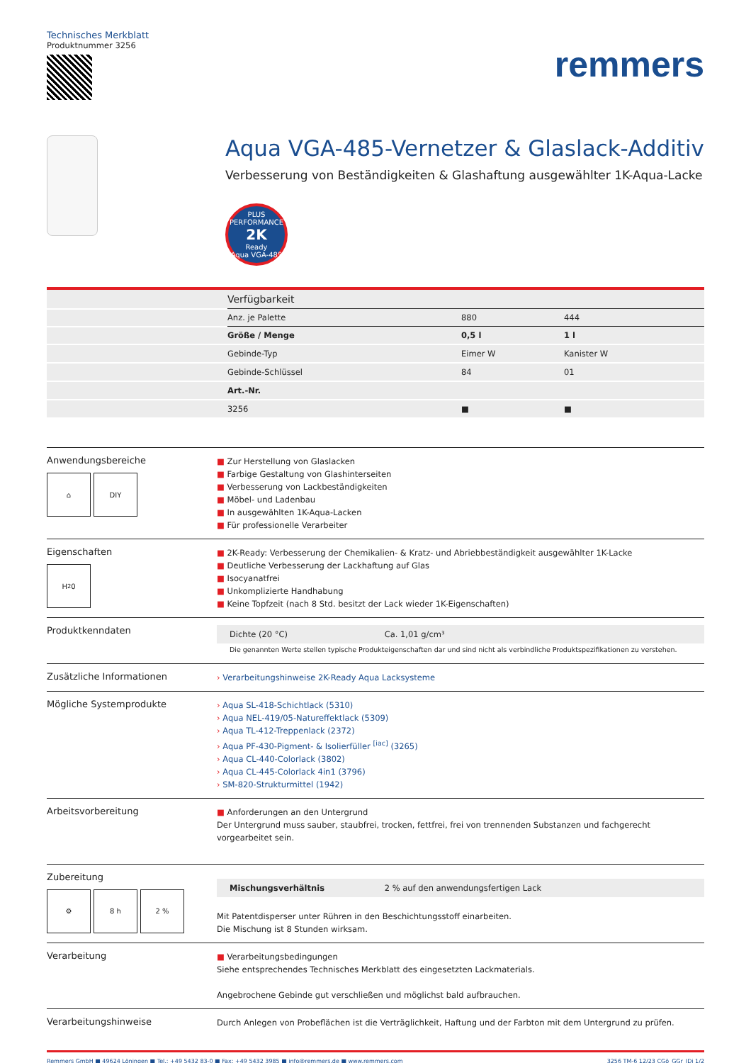Technisches Merkblatt
Produktnummer 3256
remmers
Aqua VGA-485-Vernetzer & Glaslack-Additiv
Verbesserung von Beständigkeiten & Glashaftung ausgewählter 1K-Aqua-Lacke
PLUS PERFORMANCE
2K
Ready
Aqua VGA-485
| | Verfügbarkeit | | |
| --- | --- | --- | --- |
| | Anz. je Palette | 880 | 444 |
| | Größe / Menge | 0,5 l | 1 l |
| | Gebinde-Typ | Eimer W | Kanister W |
| | Gebinde-Schlüssel | 84 | 01 |
| | Art.-Nr. | | |
| | 3256 | ■ | ■ |
Anwendungsbereiche
⌂ DIY
■ Zur Herstellung von Glaslacken
■ Farbige Gestaltung von Glashinterseiten
■ Verbesserung von Lackbeständigkeiten
■ Möbel- und Ladenbau
■ In ausgewählten 1K-Aqua-Lacken
■ Für professionelle Verarbeiter
Eigenschaften
H<sub>2</sub>0
■ 2K-Ready: Verbesserung der Chemikalien- & Kratz- und Abriebbeständigkeit ausgewählter 1K-Lacke
■ Deutliche Verbesserung der Lackhaftung auf Glas
■ Isocyanatfrei
■ Unkomplizierte Handhabung
■ Keine Topfzeit (nach 8 Std. besitzt der Lack wieder 1K-Eigenschaften)
Produktkenndaten
Dichte (20 °C) Ca. 1,01 g/cm³
Die genannten Werte stellen typische Produkteigenschaften dar und sind nicht als verbindliche Produktspezifikationen zu verstehen.
Zusätzliche Informationen
› Verarbeitungshinweise 2K-Ready Aqua Lacksysteme
Mögliche Systemprodukte
› Aqua SL-418-Schichtlack (5310)
› Aqua NEL-419/05-Natureffektlack (5309)
› Aqua TL-412-Treppenlack (2372)
› Aqua PF-430-Pigment- & Isolierfüller <sup>[iac]</sup> (3265)
› Aqua CL-440-Colorlack (3802)
› Aqua CL-445-Colorlack 4in1 (3796)
› SM-820-Strukturmittel (1942)
Arbeitsvorbereitung
■ Anforderungen an den Untergrund
Der Untergrund muss sauber, staubfrei, trocken, fettfrei, frei von trennenden Substanzen und fachgerecht vorgearbeitet sein.
Zubereitung
⚙ 8 h 2 %
Mischungsverhältnis 2 % auf den anwendungsfertigen Lack
Mit Patentdisperser unter Rühren in den Beschichtungsstoff einarbeiten.
Die Mischung ist 8 Stunden wirksam.
Verarbeitung
■ Verarbeitungsbedingungen
Siehe entsprechendes Technisches Merkblatt des eingesetzten Lackmaterials.
Angebrochene Gebinde gut verschließen und möglichst bald aufbrauchen.
Verarbeitungshinweise
Durch Anlegen von Probeflächen ist die Verträglichkeit, Haftung und der Farbton mit dem Untergrund zu prüfen.
Remmers GmbH ■ 49624 Löningen ■ Tel.: +49 5432 83-0 ■ Fax: +49 5432 3985 ■ info@remmers.de ■ www.remmers.com 3256 TM-6 12/23 CGö_GGr_JDi 1/2